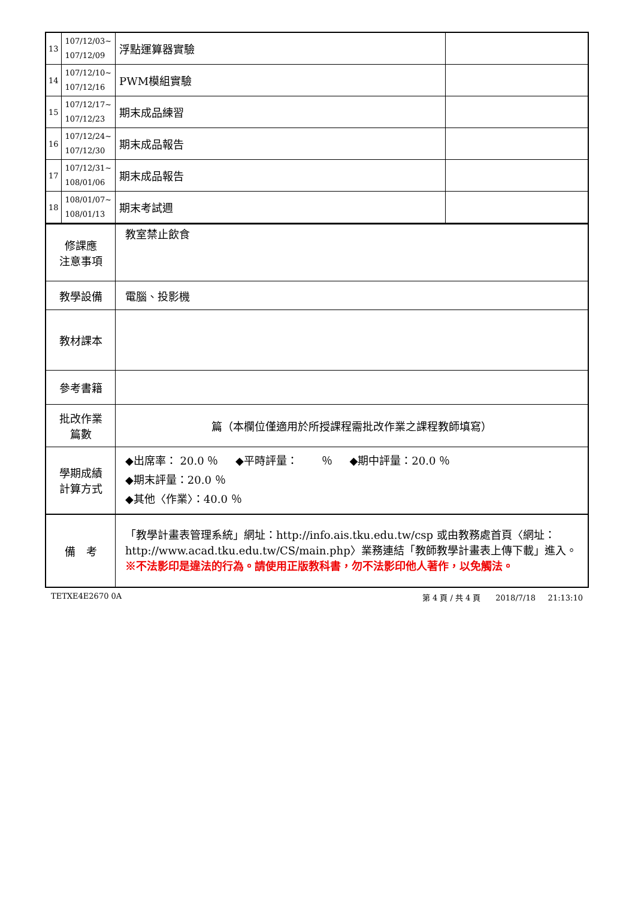| 13 | 107/12/03~ 107/12/09 | 浮點運算器實驗 | |
| 14 | 107/12/10~ 107/12/16 | PWM模組實驗 | |
| 15 | 107/12/17~ 107/12/23 | 期末成品練習 | |
| 16 | 107/12/24~ 107/12/30 | 期末成品報告 | |
| 17 | 107/12/31~ 108/01/06 | 期末成品報告 | |
| 18 | 108/01/07~ 108/01/13 | 期末考試週 | |
| 修課應 注意事項 | 教室禁止飲食 |
| 教學設備 | 電腦、投影機 |
| 教材課本 | |
| 參考書籍 | |
| 批改作業 篇數 | 篇（本欄位僅適用於所授課程需批改作業之課程教師填寫） |
| 學期成績 計算方式 | ◆出席率： 20.0 ％ ◆平時評量： ％ ◆期中評量：20.0 ％ ◆期末評量：20.0 ％ ◆其他〈作業〉：40.0 ％ |
| 備 考 | 「教學計畫表管理系統」網址： http://info.ais.tku.edu.tw/csp 或由教務處首頁〈網址： http://www.acad.tku.edu.tw/CS/main.php 〉業務連結「教師教學計畫表上傳下載」進入。 ※不法影印是違法的行為。請使用正版教科書，勿不法影印他人著作，以免觸法。 |
TETXE4E2670 0A 第 4 頁 / 共 4 頁 2018/7/18 21:13:10